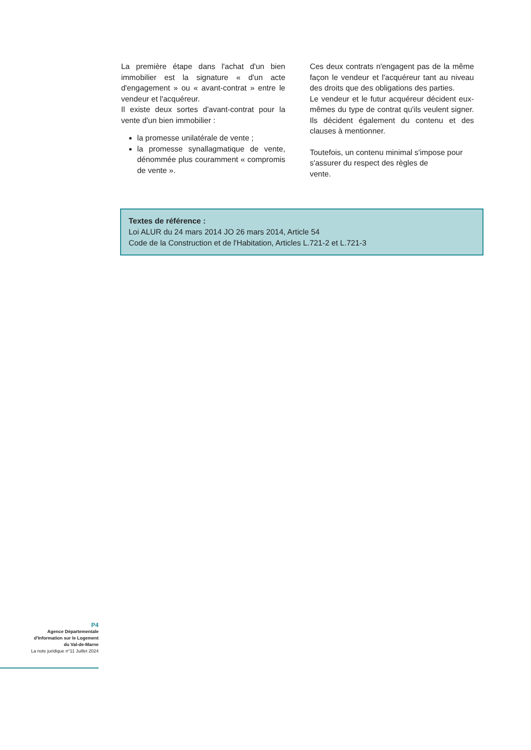La première étape dans l'achat d'un bien immobilier est la signature « d'un acte d'engagement » ou « avant-contrat » entre le vendeur et l'acquéreur.
Il existe deux sortes d'avant-contrat pour la vente d'un bien immobilier :
la promesse unilatérale de vente ;
la promesse synallagmatique de vente, dénommée plus couramment « compromis de vente ».
Ces deux contrats n'engagent pas de la même façon le vendeur et l'acquéreur tant au niveau des droits que des obligations des parties.
Le vendeur et le futur acquéreur décident eux-mêmes du type de contrat qu'ils veulent signer. Ils décident également du contenu et des clauses à mentionner.
Toutefois, un contenu minimal s'impose pour s'assurer du respect des règles de
vente.
Textes de référence :
Loi ALUR du 24 mars 2014 JO 26 mars 2014, Article 54
Code de la Construction et de l'Habitation, Articles L.721-2 et L.721-3
P4
Agence Départementale d'Information sur le Logement du Val-de-Marne
La note juridique n°11 Juillet 2024